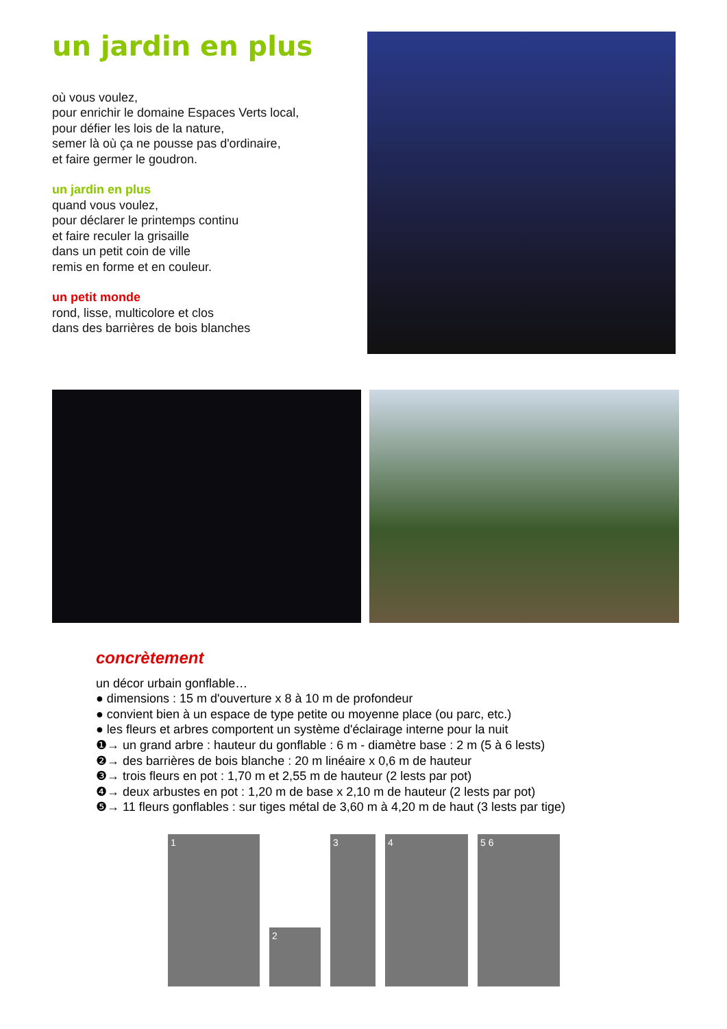un jardin en plus
où vous voulez,
pour enrichir le domaine Espaces Verts local,
pour défier les lois de la nature,
semer là où ça ne pousse pas d'ordinaire,
et faire germer le goudron.
un jardin en plus
quand vous voulez,
pour déclarer le printemps continu
et faire reculer la grisaille
dans un petit coin de ville
remis en forme et en couleur.
un petit monde
rond, lisse, multicolore et clos
dans des barrières de bois blanches
concrètement
un décor urbain gonflable…
● dimensions : 15 m d'ouverture x 8 à 10 m de profondeur
● convient bien à un espace de type petite ou moyenne place (ou parc, etc.)
● les fleurs et arbres comportent un système d'éclairage interne pour la nuit
❶→ un grand arbre : hauteur du gonflable : 6 m - diamètre base : 2 m (5 à 6 lests)
❷→ des barrières de bois blanche : 20 m linéaire x 0,6 m de hauteur
❸→ trois fleurs en pot : 1,70 m et 2,55 m de hauteur (2 lests par pot)
❹→ deux arbustes en pot : 1,20 m de base x 2,10 m de hauteur (2 lests par pot)
❺→ 11 fleurs gonflables : sur tiges métal de 3,60 m à 4,20 m de haut (3 lests par tige)
1
2
3
4
5 6